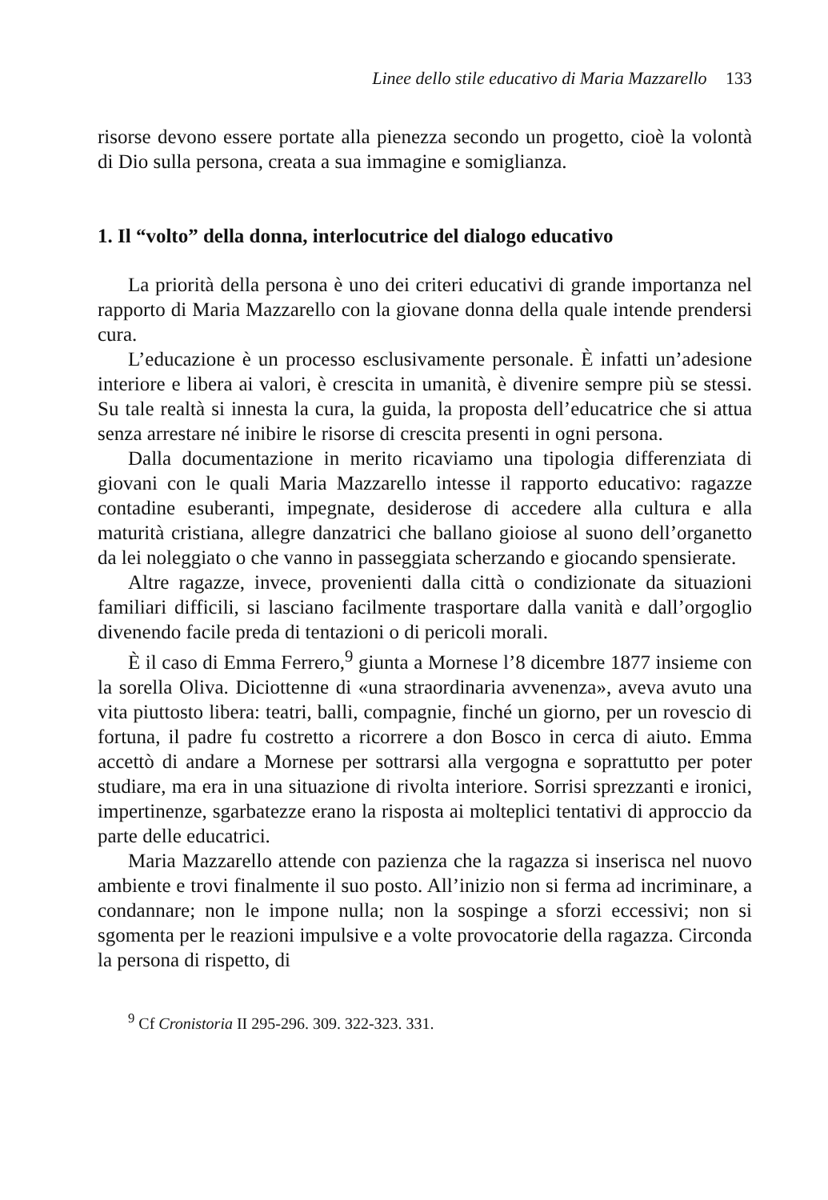Linee dello stile educativo di Maria Mazzarello 133
risorse devono essere portate alla pienezza secondo un progetto, cioè la volontà di Dio sulla persona, creata a sua immagine e somiglianza.
1. Il “volto” della donna, interlocutrice del dialogo educativo
La priorità della persona è uno dei criteri educativi di grande importanza nel rapporto di Maria Mazzarello con la giovane donna della quale intende prendersi cura.
L’educazione è un processo esclusivamente personale. È infatti un’adesione interiore e libera ai valori, è crescita in umanità, è divenire sempre più se stessi. Su tale realtà si innesta la cura, la guida, la proposta dell’educatrice che si attua senza arrestare né inibire le risorse di crescita presenti in ogni persona.
Dalla documentazione in merito ricaviamo una tipologia differenziata di giovani con le quali Maria Mazzarello intesse il rapporto educativo: ragazze contadine esuberanti, impegnate, desiderose di accedere alla cultura e alla maturità cristiana, allegre danzatrici che ballano gioiose al suono dell’organetto da lei noleggiato o che vanno in passeggiata scherzando e giocando spensierate.
Altre ragazze, invece, provenienti dalla città o condizionate da situazioni familiari difficili, si lasciano facilmente trasportare dalla vanità e dall’orgoglio divenendo facile preda di tentazioni o di pericoli morali.
È il caso di Emma Ferrero,<sup>9</sup> giunta a Mornese l’8 dicembre 1877 insieme con la sorella Oliva. Diciottenne di «una straordinaria avvenenza», aveva avuto una vita piuttosto libera: teatri, balli, compagnie, finché un giorno, per un rovescio di fortuna, il padre fu costretto a ricorrere a don Bosco in cerca di aiuto. Emma accettò di andare a Mornese per sottrarsi alla vergogna e soprattutto per poter studiare, ma era in una situazione di rivolta interiore. Sorrisi sprezzanti e ironici, impertinenze, sgarbatezze erano la risposta ai molteplici tentativi di approccio da parte delle educatrici.
Maria Mazzarello attende con pazienza che la ragazza si inserisca nel nuovo ambiente e trovi finalmente il suo posto. All’inizio non si ferma ad incriminare, a condannare; non le impone nulla; non la sospinge a sforzi eccessivi; non si sgomenta per le reazioni impulsive e a volte provocatorie della ragazza. Circonda la persona di rispetto, di
<sup>9</sup> Cf Cronistoria II 295-296. 309. 322-323. 331.